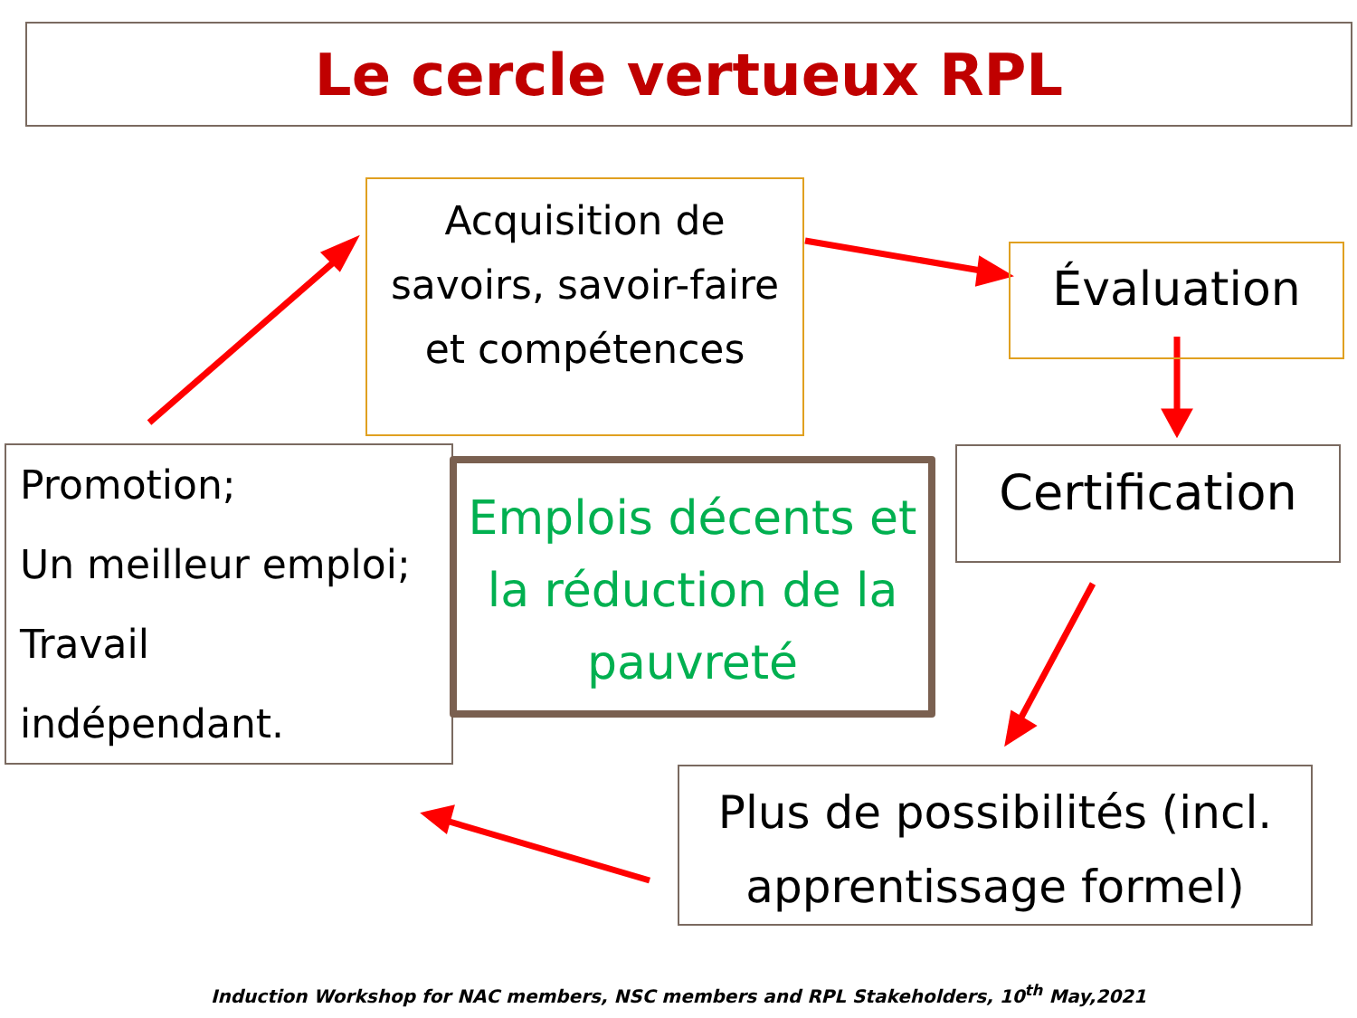Le cercle vertueux RPL
Acquisition de savoirs, savoir-faire et compétences
Évaluation
Promotion;
Un meilleur emploi;
Travail
indépendant.
Emplois décents et la réduction de la pauvreté
Certification
Plus de possibilités (incl. apprentissage formel)
Induction Workshop for NAC members, NSC members and RPL Stakeholders, 10<sup>th</sup> May,2021